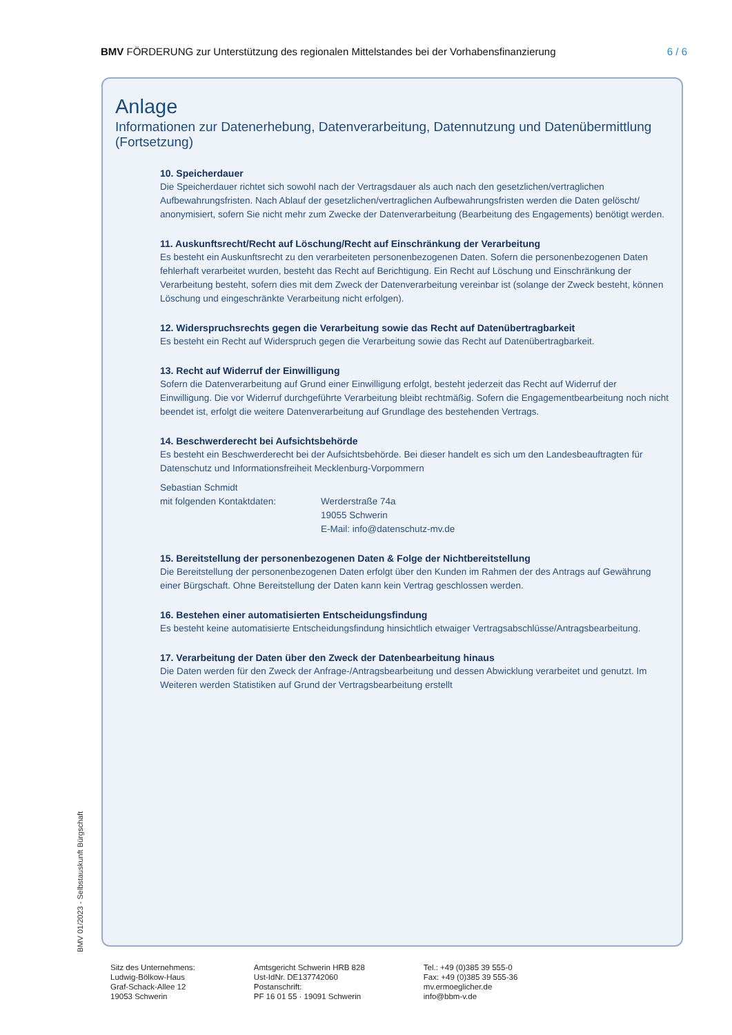BMV FÖRDERUNG zur Unterstützung des regionalen Mittelstandes bei der Vorhabensfinanzierung 6 / 6
Anlage
Informationen zur Datenerhebung, Datenverarbeitung, Datennutzung und Datenübermittlung (Fortsetzung)
10. Speicherdauer
Die Speicherdauer richtet sich sowohl nach der Vertragsdauer als auch nach den gesetzlichen/vertraglichen Aufbewahrungsfristen. Nach Ablauf der gesetzlichen/vertraglichen Aufbewahrungsfristen werden die Daten gelöscht/ anonymisiert, sofern Sie nicht mehr zum Zwecke der Datenverarbeitung (Bearbeitung des Engagements) benötigt werden.
11. Auskunftsrecht/Recht auf Löschung/Recht auf Einschränkung der Verarbeitung
Es besteht ein Auskunftsrecht zu den verarbeiteten personenbezogenen Daten. Sofern die personenbezogenen Daten fehlerhaft verarbeitet wurden, besteht das Recht auf Berichtigung. Ein Recht auf Löschung und Einschränkung der Verarbeitung besteht, sofern dies mit dem Zweck der Datenverarbeitung vereinbar ist (solange der Zweck besteht, können Löschung und eingeschränkte Verarbeitung nicht erfolgen).
12. Widerspruchsrechts gegen die Verarbeitung sowie das Recht auf Datenübertragbarkeit
Es besteht ein Recht auf Widerspruch gegen die Verarbeitung sowie das Recht auf Datenübertragbarkeit.
13. Recht auf Widerruf der Einwilligung
Sofern die Datenverarbeitung auf Grund einer Einwilligung erfolgt, besteht jederzeit das Recht auf Widerruf der Einwilligung. Die vor Widerruf durchgeführte Verarbeitung bleibt rechtmäßig. Sofern die Engagementbearbeitung noch nicht beendet ist, erfolgt die weitere Datenverarbeitung auf Grundlage des bestehenden Vertrags.
14. Beschwerderecht bei Aufsichtsbehörde
Es besteht ein Beschwerderecht bei der Aufsichtsbehörde. Bei dieser handelt es sich um den Landesbeauftragten für Datenschutz und Informationsfreiheit Mecklenburg-Vorpommern
Sebastian Schmidt
mit folgenden Kontaktdaten:
Werderstraße 74a
19055 Schwerin
E-Mail: info@datenschutz-mv.de
15. Bereitstellung der personenbezogenen Daten & Folge der Nichtbereitstellung
Die Bereitstellung der personenbezogenen Daten erfolgt über den Kunden im Rahmen der des Antrags auf Gewährung einer Bürgschaft. Ohne Bereitstellung der Daten kann kein Vertrag geschlossen werden.
16. Bestehen einer automatisierten Entscheidungsfindung
Es besteht keine automatisierte Entscheidungsfindung hinsichtlich etwaiger Vertragsabschlüsse/Antragsbearbeitung.
17. Verarbeitung der Daten über den Zweck der Datenbearbeitung hinaus
Die Daten werden für den Zweck der Anfrage-/Antragsbearbeitung und dessen Abwicklung verarbeitet und genutzt. Im Weiteren werden Statistiken auf Grund der Vertragsbearbeitung erstellt
BMV 01/2023 - Selbstauskunft Bürgschaft
Sitz des Unternehmens:
Ludwig-Bölkow-Haus
Graf-Schack-Allee 12
19053 Schwerin
Amtsgericht Schwerin HRB 828
Ust-IdNr. DE137742060
Postanschrift:
PF 16 01 55 · 19091 Schwerin
Tel.: +49 (0)385 39 555-0
Fax: +49 (0)385 39 555-36
mv.ermoeglicher.de
info@bbm-v.de